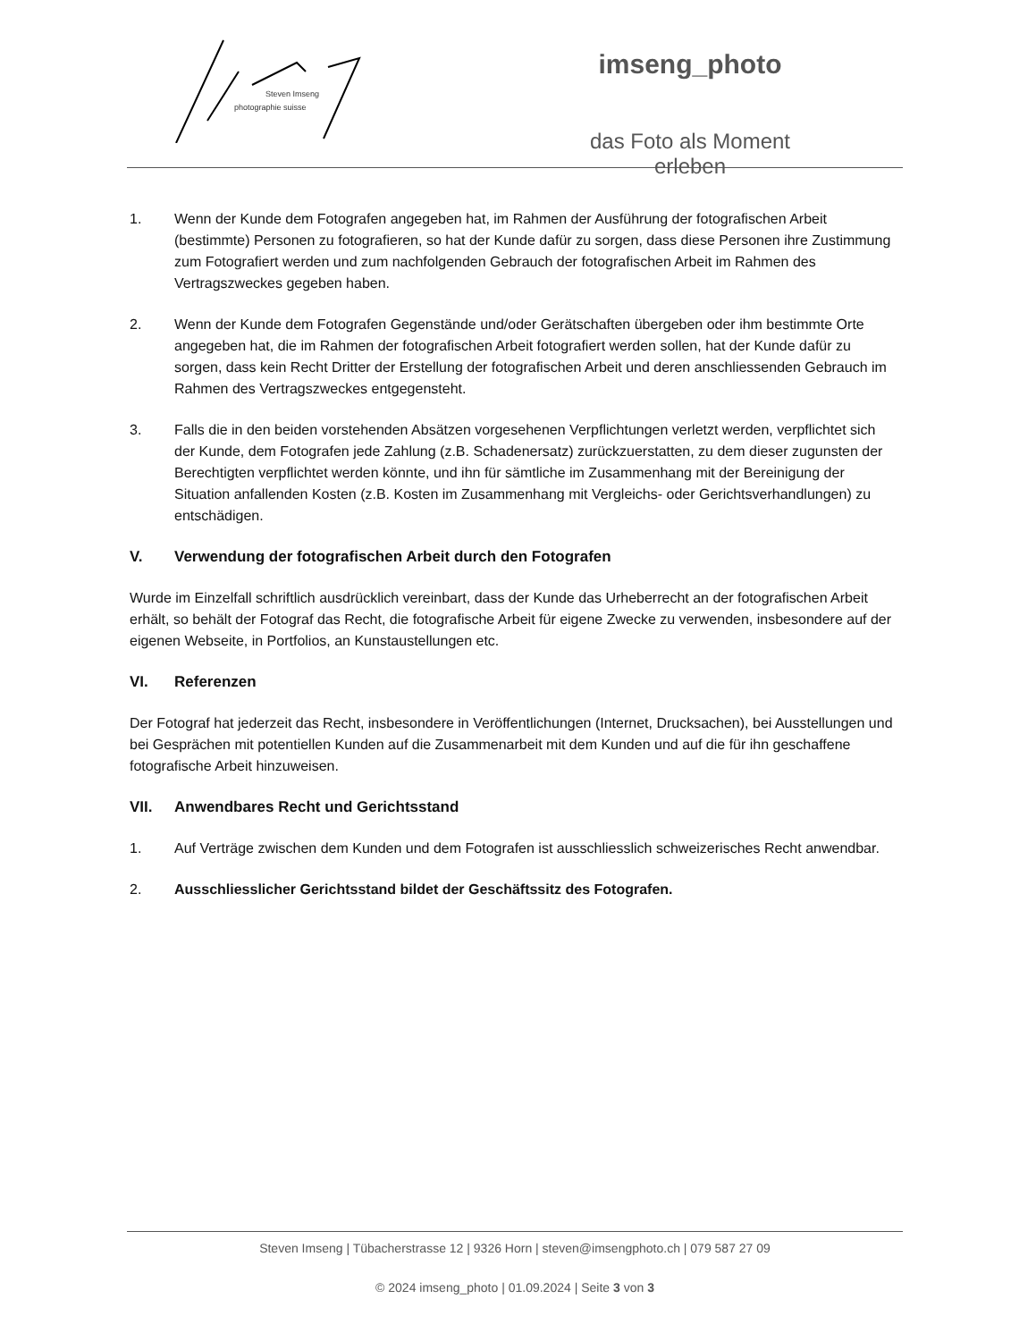Steven Imseng
photographie suisse
imseng_photo
das Foto als Moment erleben
1. Wenn der Kunde dem Fotografen angegeben hat, im Rahmen der Ausführung der fotografischen Arbeit (bestimmte) Personen zu fotografieren, so hat der Kunde dafür zu sorgen, dass diese Personen ihre Zustimmung zum Fotografiert werden und zum nachfolgenden Gebrauch der fotografischen Arbeit im Rahmen des Vertragszweckes gegeben haben.
2. Wenn der Kunde dem Fotografen Gegenstände und/oder Gerätschaften übergeben oder ihm bestimmte Orte angegeben hat, die im Rahmen der fotografischen Arbeit fotografiert werden sollen, hat der Kunde dafür zu sorgen, dass kein Recht Dritter der Erstellung der fotografischen Arbeit und deren anschliessenden Gebrauch im Rahmen des Vertragszweckes entgegensteht.
3. Falls die in den beiden vorstehenden Absätzen vorgesehenen Verpflichtungen verletzt werden, verpflichtet sich der Kunde, dem Fotografen jede Zahlung (z.B. Schadenersatz) zurückzuerstatten, zu dem dieser zugunsten der Berechtigten verpflichtet werden könnte, und ihn für sämtliche im Zusammenhang mit der Bereinigung der Situation anfallenden Kosten (z.B. Kosten im Zusammenhang mit Vergleichs- oder Gerichtsverhandlungen) zu entschädigen.
V. Verwendung der fotografischen Arbeit durch den Fotografen
Wurde im Einzelfall schriftlich ausdrücklich vereinbart, dass der Kunde das Urheberrecht an der fotografischen Arbeit erhält, so behält der Fotograf das Recht, die fotografische Arbeit für eigene Zwecke zu verwenden, insbesondere auf der eigenen Webseite, in Portfolios, an Kunstaustellungen etc.
VI. Referenzen
Der Fotograf hat jederzeit das Recht, insbesondere in Veröffentlichungen (Internet, Drucksachen), bei Ausstellungen und bei Gesprächen mit potentiellen Kunden auf die Zusammenarbeit mit dem Kunden und auf die für ihn geschaffene fotografische Arbeit hinzuweisen.
VII. Anwendbares Recht und Gerichtsstand
1. Auf Verträge zwischen dem Kunden und dem Fotografen ist ausschliesslich schweizerisches Recht anwendbar.
2. Ausschliesslicher Gerichtsstand bildet der Geschäftssitz des Fotografen.
Steven Imseng | Tübacherstrasse 12 | 9326 Horn | steven@imsengphoto.ch | 079 587 27 09
© 2024 imseng_photo | 01.09.2024 | Seite 3 von 3